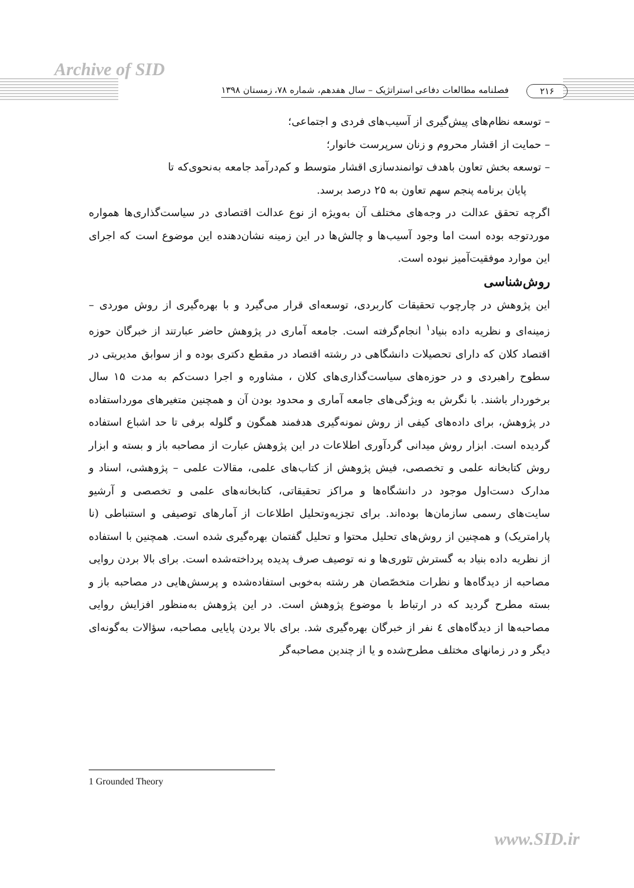Archive of SID
۲۱۶ فصلنامه مطالعات دفاعی استراتژیک – سال هفدهم، شماره ۷۸، زمستان ۱۳۹۸
– توسعه نظام‌های پیش‌گیری از آسیب‌های فردی و اجتماعی؛
– حمایت از اقشار محروم و زنان سرپرست خانوار؛
– توسعه بخش تعاون باهدف توانمندسازی اقشار متوسط و کم‌درآمد جامعه به‌نحوی‌که تا
پایان برنامه پنجم سهم تعاون به ۲۵ درصد برسد.
اگرچه تحقق عدالت در وجه‌های مختلف آن به‌ویژه از نوع عدالت اقتصادی در سیاست‌گذاری‌ها همواره موردتوجه بوده است اما وجود آسیب‌ها و چالش‌ها در این زمینه نشان‌دهنده این موضوع است که اجرای این موارد موفقیت‌آمیز نبوده است.
روش‌شناسی
این پژوهش در چارچوب تحقیقات کاربردی، توسعه‌ای قرار می‌گیرد و با بهره‌گیری از روش موردی – زمینه‌ای و نظریه داده بنیاد<sup>۱</sup> انجام‌گرفته است. جامعه آماری در پژوهش حاضر عبارتند از خبرگان حوزه اقتصاد کلان که دارای تحصیلات دانشگاهی در رشته اقتصاد در مقطع دکتری بوده و از سوابق مدیریتی در سطوح راهبردی و در حوزه‌های سیاست‌گذاری‌های کلان ، مشاوره و اجرا دست‌کم به مدت ۱۵ سال برخوردار باشند. با نگرش به ویژگی‌های جامعه آماری و محدود بودن آن و همچنین متغیرهای مورداستفاده در پژوهش، برای داده‌های کیفی از روش نمونه‌گیری هدفمند همگون و گلوله برفی تا حد اشباع استفاده گردیده است. ابزار روش میدانی گردآوری اطلاعات در این پژوهش عبارت از مصاحبه باز و بسته و ابزار روش کتابخانه علمی و تخصصی، فیش پژوهش از کتاب‌های علمی، مقالات علمی – پژوهشی، اسناد و مدارک دست‌اول موجود در دانشگاه‌ها و مراکز تحقیقاتی، کتابخانه‌های علمی و تخصصی و آرشیو سایت‌های رسمی سازمان‌ها بوده‌اند. برای تجزیه‌وتحلیل اطلاعات از آمارهای توصیفی و استنباطی (نا پارامتریک) و همچنین از روش‌های تحلیل محتوا و تحلیل گفتمان بهره‌گیری شده است. همچنین با استفاده از نظریه داده بنیاد به گسترش تئوری‌ها و نه توصیف صرف پدیده پرداخته‌شده است. برای بالا بردن روایی مصاحبه از دیدگاه‌ها و نظرات متخصّصان هر رشته به‌خوبی استفاده‌شده و پرسش‌هایی در مصاحبه باز و بسته مطرح گردید که در ارتباط با موضوع پژوهش است. در این پژوهش به‌منظور افزایش روایی مصاحبه‌ها از دیدگاه‌های ٤ نفر از خبرگان بهره‌گیری شد. برای بالا بردن پایایی مصاحبه، سؤالات به‌گونه‌ای دیگر و در زمانهای مختلف مطرح‌شده و یا از چندین مصاحبه‌گر
1 Grounded Theory
www.SID.ir